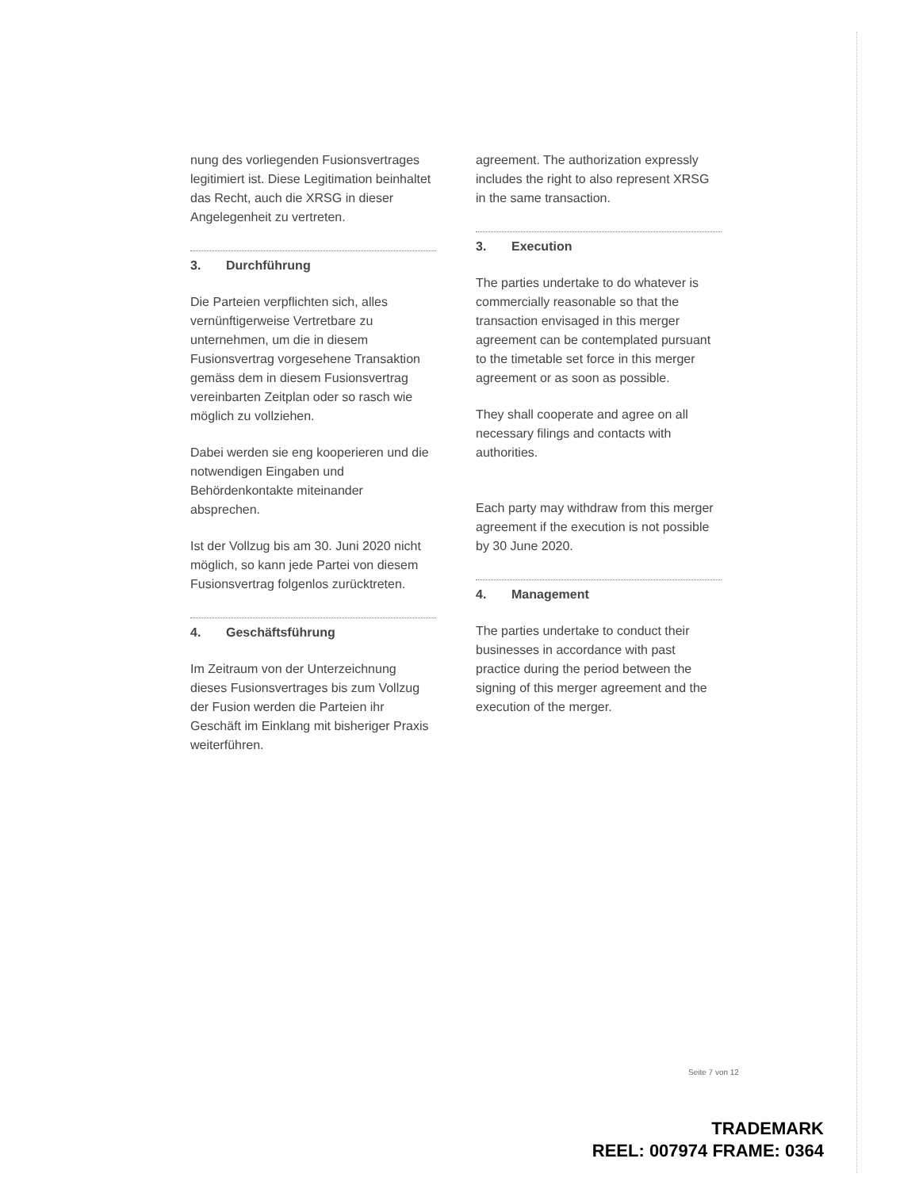nung des vorliegenden Fusionsvertrages legitimiert ist. Diese Legitimation beinhaltet das Recht, auch die XRSG in dieser Angelegenheit zu vertreten.
3. Durchführung
Die Parteien verpflichten sich, alles vernünftigerweise Vertretbare zu unternehmen, um die in diesem Fusionsvertrag vorgesehene Transaktion gemäss dem in diesem Fusionsvertrag vereinbarten Zeitplan oder so rasch wie möglich zu vollziehen.
Dabei werden sie eng kooperieren und die notwendigen Eingaben und Behördenkontakte miteinander absprechen.
Ist der Vollzug bis am 30. Juni 2020 nicht möglich, so kann jede Partei von diesem Fusionsvertrag folgenlos zurücktreten.
4. Geschäftsführung
Im Zeitraum von der Unterzeichnung dieses Fusionsvertrages bis zum Vollzug der Fusion werden die Parteien ihr Geschäft im Einklang mit bisheriger Praxis weiterführen.
agreement. The authorization expressly includes the right to also represent XRSG in the same transaction.
3. Execution
The parties undertake to do whatever is commercially reasonable so that the transaction envisaged in this merger agreement can be contemplated pursuant to the timetable set force in this merger agreement or as soon as possible.
They shall cooperate and agree on all necessary filings and contacts with authorities.
Each party may withdraw from this merger agreement if the execution is not possible by 30 June 2020.
4. Management
The parties undertake to conduct their businesses in accordance with past practice during the period between the signing of this merger agreement and the execution of the merger.
Seite 7 von 12
TRADEMARK
REEL: 007974 FRAME: 0364